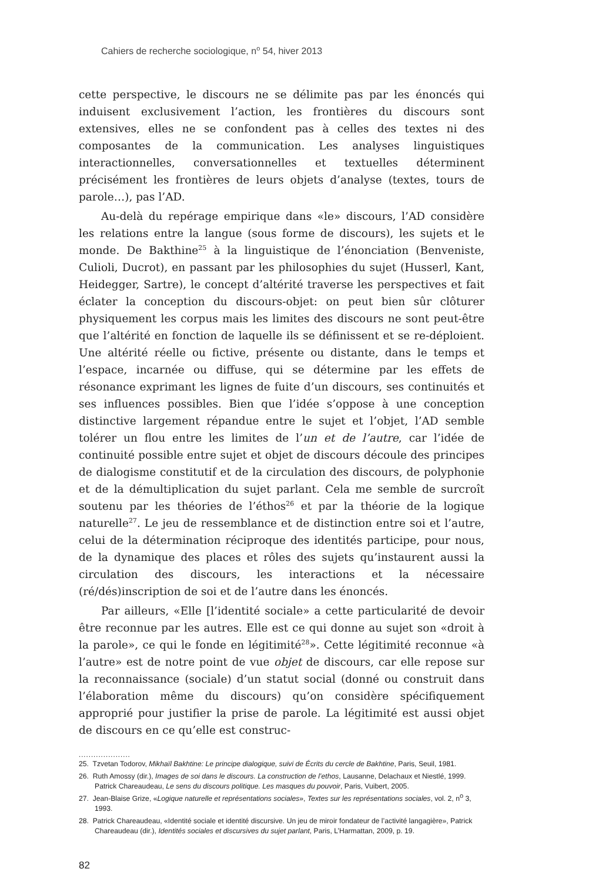Cahiers de recherche sociologique, n<sup>o</sup> 54, hiver 2013
cette perspective, le discours ne se délimite pas par les énoncés qui induisent exclusivement l’action, les frontières du discours sont extensives, elles ne se confondent pas à celles des textes ni des composantes de la communication. Les analyses linguistiques interactionnelles, conversationnelles et textuelles déterminent précisément les frontières de leurs objets d’analyse (textes, tours de parole…), pas l’AD.
Au-delà du repérage empirique dans «le» discours, l’AD considère les relations entre la langue (sous forme de discours), les sujets et le monde. De Bakthine<sup>25</sup> à la linguistique de l’énonciation (Benveniste, Culioli, Ducrot), en passant par les philosophies du sujet (Husserl, Kant, Heidegger, Sartre), le concept d’altérité traverse les perspectives et fait éclater la conception du discours-objet: on peut bien sûr clôturer physiquement les corpus mais les limites des discours ne sont peut-être que l’altérité en fonction de laquelle ils se définissent et se re-déploient. Une altérité réelle ou fictive, présente ou distante, dans le temps et l’espace, incarnée ou diffuse, qui se détermine par les effets de résonance exprimant les lignes de fuite d’un discours, ses continuités et ses influences possibles. Bien que l’idée s’oppose à une conception distinctive largement répandue entre le sujet et l’objet, l’AD semble tolérer un flou entre les limites de l’un et de l’autre, car l’idée de continuité possible entre sujet et objet de discours découle des principes de dialogisme constitutif et de la circulation des discours, de polyphonie et de la démultiplication du sujet parlant. Cela me semble de surcroît soutenu par les théories de l’éthos<sup>26</sup> et par la théorie de la logique naturelle<sup>27</sup>. Le jeu de ressemblance et de distinction entre soi et l’autre, celui de la détermination réciproque des identités participe, pour nous, de la dynamique des places et rôles des sujets qu’instaurent aussi la circulation des discours, les interactions et la nécessaire (ré/dés)inscription de soi et de l’autre dans les énoncés.
Par ailleurs, «Elle [l’identité sociale» a cette particularité de devoir être reconnue par les autres. Elle est ce qui donne au sujet son «droit à la parole», ce qui le fonde en légitimité<sup>28</sup>». Cette légitimité reconnue «à l’autre» est de notre point de vue objet de discours, car elle repose sur la reconnaissance (sociale) d’un statut social (donné ou construit dans l’élaboration même du discours) qu’on considère spécifiquement approprié pour justifier la prise de parole. La légitimité est aussi objet de discours en ce qu’elle est construc-
.....................
25. Tzvetan Todorov, Mikhaïl Bakhtine: Le principe dialogique, suivi de Écrits du cercle de Bakhtine, Paris, Seuil, 1981.
26. Ruth Amossy (dir.), Images de soi dans le discours. La construction de l’ethos, Lausanne, Delachaux et Niestlé, 1999. Patrick Chareaudeau, Le sens du discours politique. Les masques du pouvoir, Paris, Vuibert, 2005.
27. Jean-Blaise Grize, «Logique naturelle et représentations sociales», Textes sur les représentations sociales, vol. 2, n<sup>o</sup> 3, 1993.
28. Patrick Chareaudeau, «Identité sociale et identité discursive. Un jeu de miroir fondateur de l’activité langagière», Patrick Chareaudeau (dir.), Identités sociales et discursives du sujet parlant, Paris, L’Harmattan, 2009, p. 19.
82